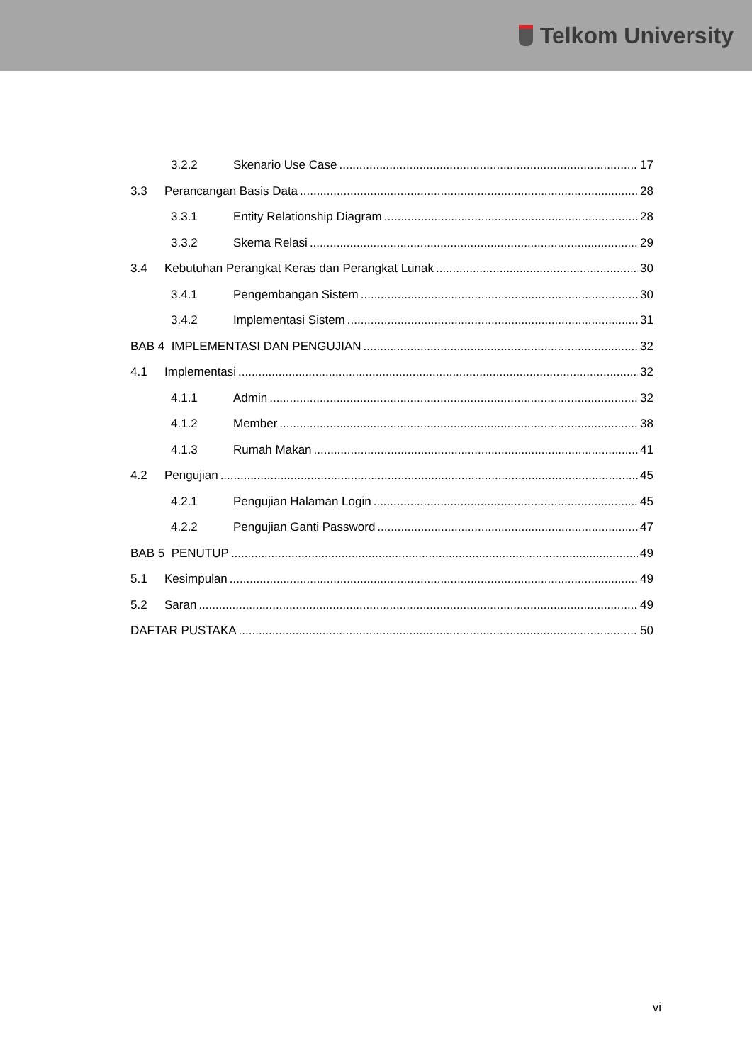Telkom University
3.2.2 Skenario Use Case 17
3.3 Perancangan Basis Data 28
3.3.1 Entity Relationship Diagram 28
3.3.2 Skema Relasi 29
3.4 Kebutuhan Perangkat Keras dan Perangkat Lunak 30
3.4.1 Pengembangan Sistem 30
3.4.2 Implementasi Sistem 31
BAB 4 IMPLEMENTASI DAN PENGUJIAN 32
4.1 Implementasi 32
4.1.1 Admin 32
4.1.2 Member 38
4.1.3 Rumah Makan 41
4.2 Pengujian 45
4.2.1 Pengujian Halaman Login 45
4.2.2 Pengujian Ganti Password 47
BAB 5 PENUTUP 49
5.1 Kesimpulan 49
5.2 Saran 49
DAFTAR PUSTAKA 50
vi